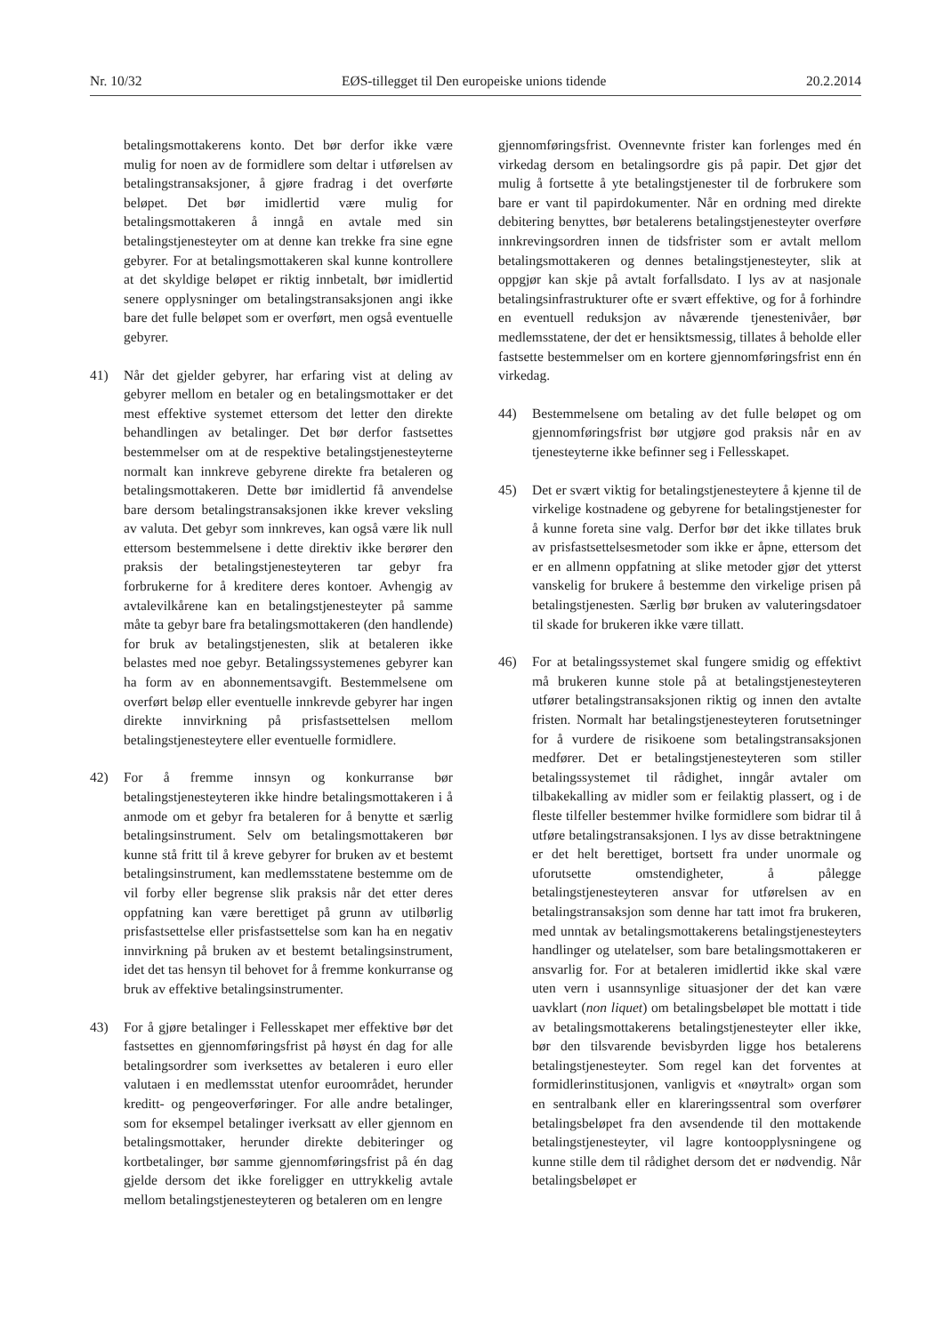Nr. 10/32 EØS-tillegget til Den europeiske unions tidende 20.2.2014
betalingsmottakerens konto. Det bør derfor ikke være mulig for noen av de formidlere som deltar i utførelsen av betalingstransaksjoner, å gjøre fradrag i det overførte beløpet. Det bør imidlertid være mulig for betalingsmottakeren å inngå en avtale med sin betalingstjenesteyter om at denne kan trekke fra sine egne gebyrer. For at betalingsmottakeren skal kunne kontrollere at det skyldige beløpet er riktig innbetalt, bør imidlertid senere opplysninger om betalingstransaksjonen angi ikke bare det fulle beløpet som er overført, men også eventuelle gebyrer.
41) Når det gjelder gebyrer, har erfaring vist at deling av gebyrer mellom en betaler og en betalingsmottaker er det mest effektive systemet ettersom det letter den direkte behandlingen av betalinger. Det bør derfor fastsettes bestemmelser om at de respektive betalingstjenesteyterne normalt kan innkreve gebyrene direkte fra betaleren og betalingsmottakeren. Dette bør imidlertid få anvendelse bare dersom betalingstransaksjonen ikke krever veksling av valuta. Det gebyr som innkreves, kan også være lik null ettersom bestemmelsene i dette direktiv ikke berører den praksis der betalingstjenesteyteren tar gebyr fra forbrukerne for å kreditere deres kontoer. Avhengig av avtalevilkårene kan en betalingstjenesteyter på samme måte ta gebyr bare fra betalingsmottakeren (den handlende) for bruk av betalingstjenesten, slik at betaleren ikke belastes med noe gebyr. Betalingssystemenes gebyrer kan ha form av en abonnementsavgift. Bestemmelsene om overført beløp eller eventuelle innkrevde gebyrer har ingen direkte innvirkning på prisfastsettelsen mellom betalingstjenesteytere eller eventuelle formidlere.
42) For å fremme innsyn og konkurranse bør betalingstjenesteyteren ikke hindre betalingsmottakeren i å anmode om et gebyr fra betaleren for å benytte et særlig betalingsinstrument. Selv om betalingsmottakeren bør kunne stå fritt til å kreve gebyrer for bruken av et bestemt betalingsinstrument, kan medlemsstatene bestemme om de vil forby eller begrense slik praksis når det etter deres oppfatning kan være berettiget på grunn av utilbørlig prisfastsettelse eller prisfastsettelse som kan ha en negativ innvirkning på bruken av et bestemt betalingsinstrument, idet det tas hensyn til behovet for å fremme konkurranse og bruk av effektive betalingsinstrumenter.
43) For å gjøre betalinger i Fellesskapet mer effektive bør det fastsettes en gjennomføringsfrist på høyst én dag for alle betalingsordrer som iverksettes av betaleren i euro eller valutaen i en medlemsstat utenfor euroområdet, herunder kreditt- og pengeoverføringer. For alle andre betalinger, som for eksempel betalinger iverksatt av eller gjennom en betalingsmottaker, herunder direkte debiteringer og kortbetalinger, bør samme gjennomføringsfrist på én dag gjelde dersom det ikke foreligger en uttrykkelig avtale mellom betalingstjenesteyteren og betaleren om en lengre
gjennomføringsfrist. Ovennevnte frister kan forlenges med én virkedag dersom en betalingsordre gis på papir. Det gjør det mulig å fortsette å yte betalingstjenester til de forbrukere som bare er vant til papirdokumenter. Når en ordning med direkte debitering benyttes, bør betalerens betalingstjenesteyter overføre innkrevingsordren innen de tidsfrister som er avtalt mellom betalingsmottakeren og dennes betalingstjenesteyter, slik at oppgjør kan skje på avtalt forfallsdato. I lys av at nasjonale betalingsinfrastrukturer ofte er svært effektive, og for å forhindre en eventuell reduksjon av nåværende tjenestenivåer, bør medlemsstatene, der det er hensiktsmessig, tillates å beholde eller fastsette bestemmelser om en kortere gjennomføringsfrist enn én virkedag.
44) Bestemmelsene om betaling av det fulle beløpet og om gjennomføringsfrist bør utgjøre god praksis når en av tjenesteyterne ikke befinner seg i Fellesskapet.
45) Det er svært viktig for betalingstjenesteytere å kjenne til de virkelige kostnadene og gebyrene for betalingstjenester for å kunne foreta sine valg. Derfor bør det ikke tillates bruk av prisfastsettelsesmetoder som ikke er åpne, ettersom det er en allmenn oppfatning at slike metoder gjør det ytterst vanskelig for brukere å bestemme den virkelige prisen på betalingstjenesten. Særlig bør bruken av valuteringsdatoer til skade for brukeren ikke være tillatt.
46) For at betalingssystemet skal fungere smidig og effektivt må brukeren kunne stole på at betalingstjenesteyteren utfører betalingstransaksjonen riktig og innen den avtalte fristen. Normalt har betalingstjenesteyteren forutsetninger for å vurdere de risikoene som betalingstransaksjonen medfører. Det er betalingstjenesteyteren som stiller betalingssystemet til rådighet, inngår avtaler om tilbakekalling av midler som er feilaktig plassert, og i de fleste tilfeller bestemmer hvilke formidlere som bidrar til å utføre betalingstransaksjonen. I lys av disse betraktningene er det helt berettiget, bortsett fra under unormale og uforutsette omstendigheter, å pålegge betalingstjenesteyteren ansvar for utførelsen av en betalingstransaksjon som denne har tatt imot fra brukeren, med unntak av betalingsmottakerens betalingstjenesteyters handlinger og utelatelser, som bare betalingsmottakeren er ansvarlig for. For at betaleren imidlertid ikke skal være uten vern i usannsynlige situasjoner der det kan være uavklart (non liquet) om betalingsbeløpet ble mottatt i tide av betalingsmottakerens betalingstjenesteyter eller ikke, bør den tilsvarende bevisbyrden ligge hos betalerens betalingstjenesteyter. Som regel kan det forventes at formidlerinstitusjonen, vanligvis et «nøytralt» organ som en sentralbank eller en klareringssentral som overfører betalingsbeløpet fra den avsendende til den mottakende betalingstjenesteyter, vil lagre kontoopplysningene og kunne stille dem til rådighet dersom det er nødvendig. Når betalingsbeløpet er